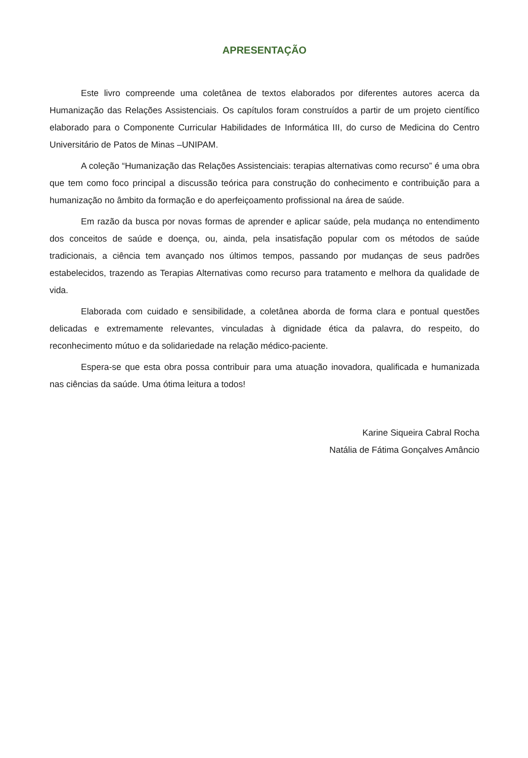APRESENTAÇÃO
Este livro compreende uma coletânea de textos elaborados por diferentes autores acerca da Humanização das Relações Assistenciais. Os capítulos foram construídos a partir de um projeto científico elaborado para o Componente Curricular Habilidades de Informática III, do curso de Medicina do Centro Universitário de Patos de Minas –UNIPAM.
A coleção “Humanização das Relações Assistenciais: terapias alternativas como recurso” é uma obra que tem como foco principal a discussão teórica para construção do conhecimento e contribuição para a humanização no âmbito da formação e do aperfeiçoamento profissional na área de saúde.
Em razão da busca por novas formas de aprender e aplicar saúde, pela mudança no entendimento dos conceitos de saúde e doença, ou, ainda, pela insatisfação popular com os métodos de saúde tradicionais, a ciência tem avançado nos últimos tempos, passando por mudanças de seus padrões estabelecidos, trazendo as Terapias Alternativas como recurso para tratamento e melhora da qualidade de vida.
Elaborada com cuidado e sensibilidade, a coletânea aborda de forma clara e pontual questões delicadas e extremamente relevantes, vinculadas à dignidade ética da palavra, do respeito, do reconhecimento mútuo e da solidariedade na relação médico-paciente.
Espera-se que esta obra possa contribuir para uma atuação inovadora, qualificada e humanizada nas ciências da saúde. Uma ótima leitura a todos!
Karine Siqueira Cabral Rocha
Natália de Fátima Gonçalves Amâncio